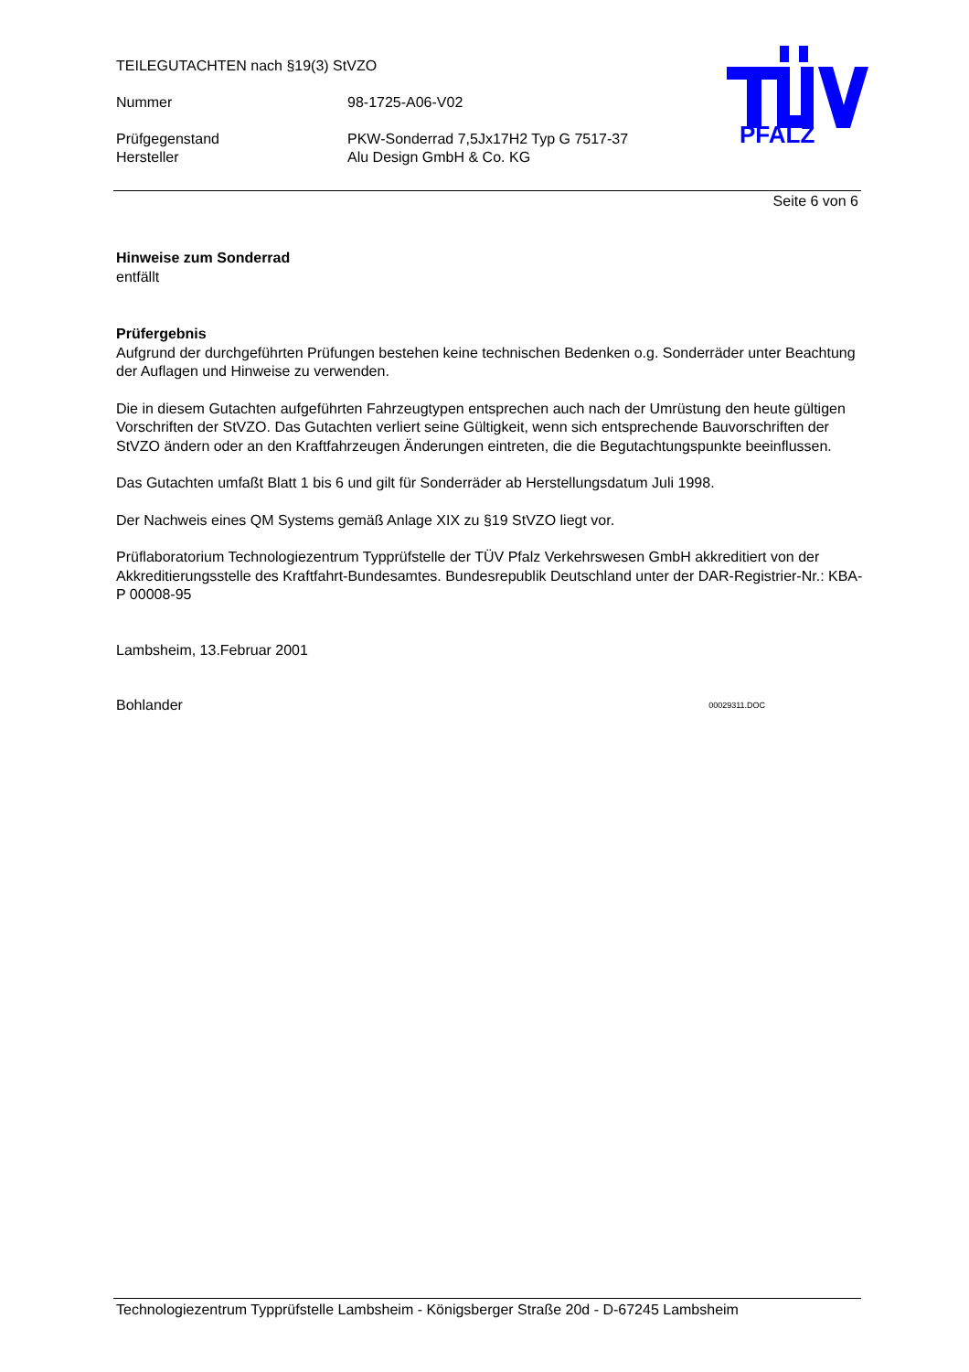TEILEGUTACHTEN nach §19(3) StVZO
Nummer 98-1725-A06-V02
Prüfgegenstand PKW-Sonderrad 7,5Jx17H2 Typ G 7517-37
Hersteller Alu Design GmbH & Co. KG
PFALZ
Seite 6 von 6
Hinweise zum Sonderrad
entfällt
Prüfergebnis
Aufgrund der durchgeführten Prüfungen bestehen keine technischen Bedenken o.g. Sonderräder unter Beachtung der Auflagen und Hinweise zu verwenden.
Die in diesem Gutachten aufgeführten Fahrzeugtypen entsprechen auch nach der Umrüstung den heute gültigen Vorschriften der StVZO. Das Gutachten verliert seine Gültigkeit, wenn sich entsprechende Bauvorschriften der StVZO ändern oder an den Kraftfahrzeugen Änderungen eintreten, die die Begutachtungspunkte beeinflussen.
Das Gutachten umfaßt Blatt 1 bis 6 und gilt für Sonderräder ab Herstellungsdatum Juli 1998.
Der Nachweis eines QM Systems gemäß Anlage XIX zu §19 StVZO liegt vor.
Prüflaboratorium Technologiezentrum Typprüfstelle der TÜV Pfalz Verkehrswesen GmbH akkreditiert von der Akkreditierungsstelle des Kraftfahrt-Bundesamtes. Bundesrepublik Deutschland unter der DAR-Registrier-Nr.: KBA-P 00008-95
Lambsheim, 13.Februar 2001
Bohlander 00029311.DOC
Technologiezentrum Typprüfstelle Lambsheim - Königsberger Straße 20d - D-67245 Lambsheim